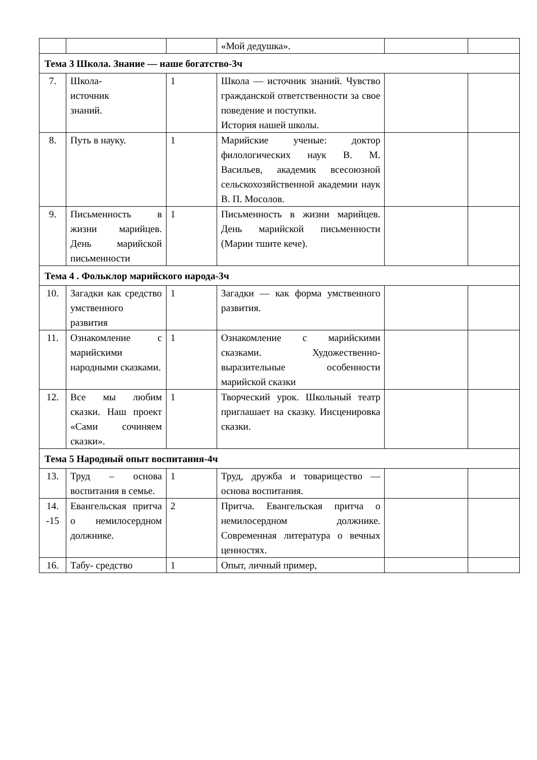| | | | «Мой дедушка». | | |
| Тема 3 Школа. Знание — наше богатство-3ч | | | | | |
| 7. | Школа- источник знаний. | 1 | Школа — источник знаний. Чувство гражданской ответственности за свое поведение и поступки. История нашей школы. | | |
| 8. | Путь в науку. | 1 | Марийские ученые: доктор филологических наук В. М. Васильев, академик всесоюзной сельскохозяйственной академии наук В. П. Мосолов. | | |
| 9. | Письменность в жизни марийцев. День марийской письменности | 1 | Письменность в жизни марийцев. День марийской письменности (Марии тшите кече). | | |
| Тема 4 . Фольклор марийского народа-3ч | | | | | |
| 10. | Загадки как средство умственного развития | 1 | Загадки — как форма умственного развития. | | |
| 11. | Ознакомление с марийскими народными сказками. | 1 | Ознакомление с марийскими сказками. Художественно-выразительные особенности марийской сказки | | |
| 12. | Все мы любим сказки. Наш проект «Сами сочиняем сказки». | 1 | Творческий урок. Школьный театр приглашает на сказку. Инсценировка сказки. | | |
| Тема 5 Народный опыт воспитания-4ч | | | | | |
| 13. | Труд – основа воспитания в семье. | 1 | Труд, дружба и товарищество — основа воспитания. | | |
| 14. -15 | Евангельская притча о немилосердном должнике. | 2 | Притча. Евангельская притча о немилосердном должнике. Современная литература о вечных ценностях. | | |
| 16. | Табу- средство | 1 | Опыт, личный пример, | | |